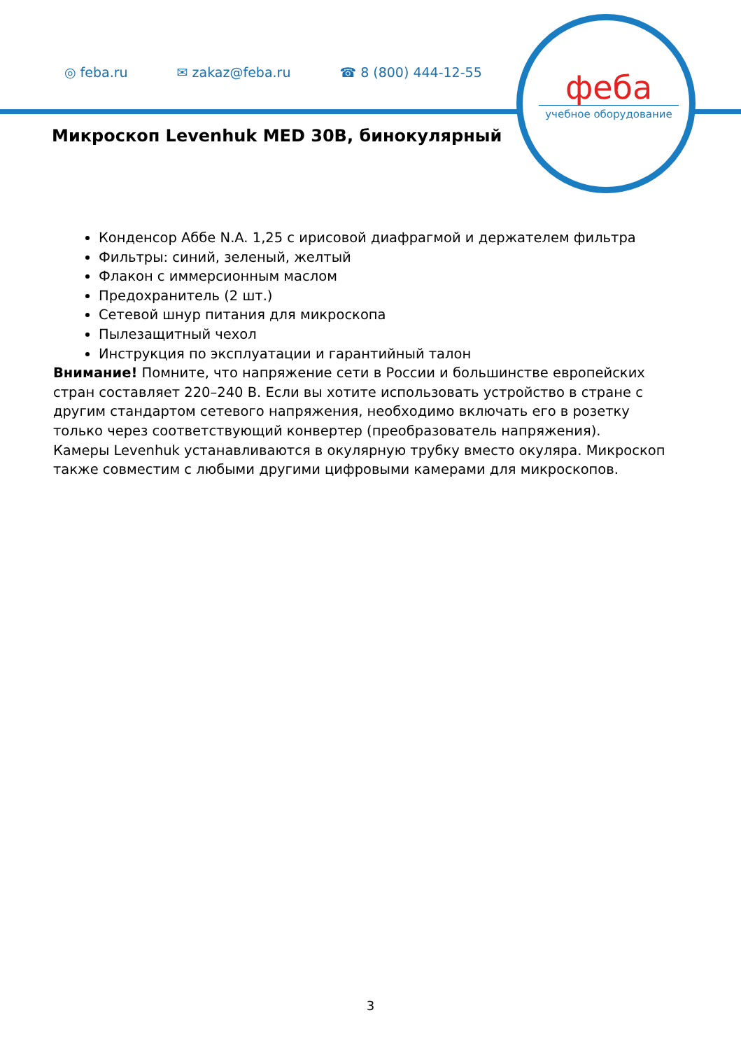◎ feba.ru ✉ zakaz@feba.ru ☎ 8 (800) 444-12-55
феба
учебное оборудование
Микроскоп Levenhuk MED 30B, бинокулярный
Конденсор Аббе N.A. 1,25 с ирисовой диафрагмой и держателем фильтра
Фильтры: синий, зеленый, желтый
Флакон с иммерсионным маслом
Предохранитель (2 шт.)
Сетевой шнур питания для микроскопа
Пылезащитный чехол
Инструкция по эксплуатации и гарантийный талон
Внимание! Помните, что напряжение сети в России и большинстве европейских стран составляет 220–240 В. Если вы хотите использовать устройство в стране с другим стандартом сетевого напряжения, необходимо включать его в розетку только через соответствующий конвертер (преобразователь напряжения).
Камеры Levenhuk устанавливаются в окулярную трубку вместо окуляра. Микроскоп также совместим с любыми другими цифровыми камерами для микроскопов.
3